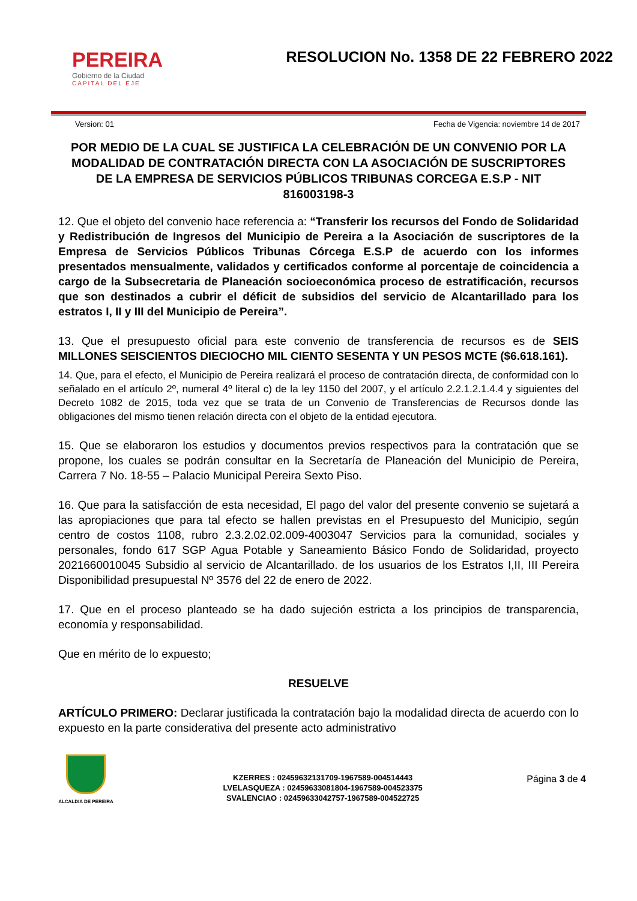PEREIRA
Gobierno de la Ciudad
CAPITAL DEL EJE
RESOLUCION No. 1358 DE 22 FEBRERO 2022
Version: 01 Fecha de Vigencia: noviembre 14 de 2017
POR MEDIO DE LA CUAL SE JUSTIFICA LA CELEBRACIÓN DE UN CONVENIO POR LA MODALIDAD DE CONTRATACIÓN DIRECTA CON LA ASOCIACIÓN DE SUSCRIPTORES DE LA EMPRESA DE SERVICIOS PÚBLICOS TRIBUNAS CORCEGA E.S.P - NIT 816003198-3
12. Que el objeto del convenio hace referencia a: “Transferir los recursos del Fondo de Solidaridad y Redistribución de Ingresos del Municipio de Pereira a la Asociación de suscriptores de la Empresa de Servicios Públicos Tribunas Córcega E.S.P de acuerdo con los informes presentados mensualmente, validados y certificados conforme al porcentaje de coincidencia a cargo de la Subsecretaria de Planeación socioeconómica proceso de estratificación, recursos que son destinados a cubrir el déficit de subsidios del servicio de Alcantarillado para los estratos I, II y III del Municipio de Pereira”.
13. Que el presupuesto oficial para este convenio de transferencia de recursos es de SEIS MILLONES SEISCIENTOS DIECIOCHO MIL CIENTO SESENTA Y UN PESOS MCTE ($6.618.161).
14. Que, para el efecto, el Municipio de Pereira realizará el proceso de contratación directa, de conformidad con lo señalado en el artículo 2º, numeral 4º literal c) de la ley 1150 del 2007, y el artículo 2.2.1.2.1.4.4 y siguientes del Decreto 1082 de 2015, toda vez que se trata de un Convenio de Transferencias de Recursos donde las obligaciones del mismo tienen relación directa con el objeto de la entidad ejecutora.
15. Que se elaboraron los estudios y documentos previos respectivos para la contratación que se propone, los cuales se podrán consultar en la Secretaría de Planeación del Municipio de Pereira, Carrera 7 No. 18-55 – Palacio Municipal Pereira Sexto Piso.
16. Que para la satisfacción de esta necesidad, El pago del valor del presente convenio se sujetará a las apropiaciones que para tal efecto se hallen previstas en el Presupuesto del Municipio, según centro de costos 1108, rubro 2.3.2.02.02.009-4003047 Servicios para la comunidad, sociales y personales, fondo 617 SGP Agua Potable y Saneamiento Básico Fondo de Solidaridad, proyecto 2021660010045 Subsidio al servicio de Alcantarillado. de los usuarios de los Estratos I,II, III Pereira Disponibilidad presupuestal Nº 3576 del 22 de enero de 2022.
17. Que en el proceso planteado se ha dado sujeción estricta a los principios de transparencia, economía y responsabilidad.
Que en mérito de lo expuesto;
RESUELVE
ARTÍCULO PRIMERO: Declarar justificada la contratación bajo la modalidad directa de acuerdo con lo expuesto en la parte considerativa del presente acto administrativo
ALCALDIA DE PEREIRA
KZERRES : 02459632131709-1967589-004514443
LVELASQUEZA : 02459633081804-1967589-004523375
SVALENCIAO : 02459633042757-1967589-004522725
Página 3 de 4